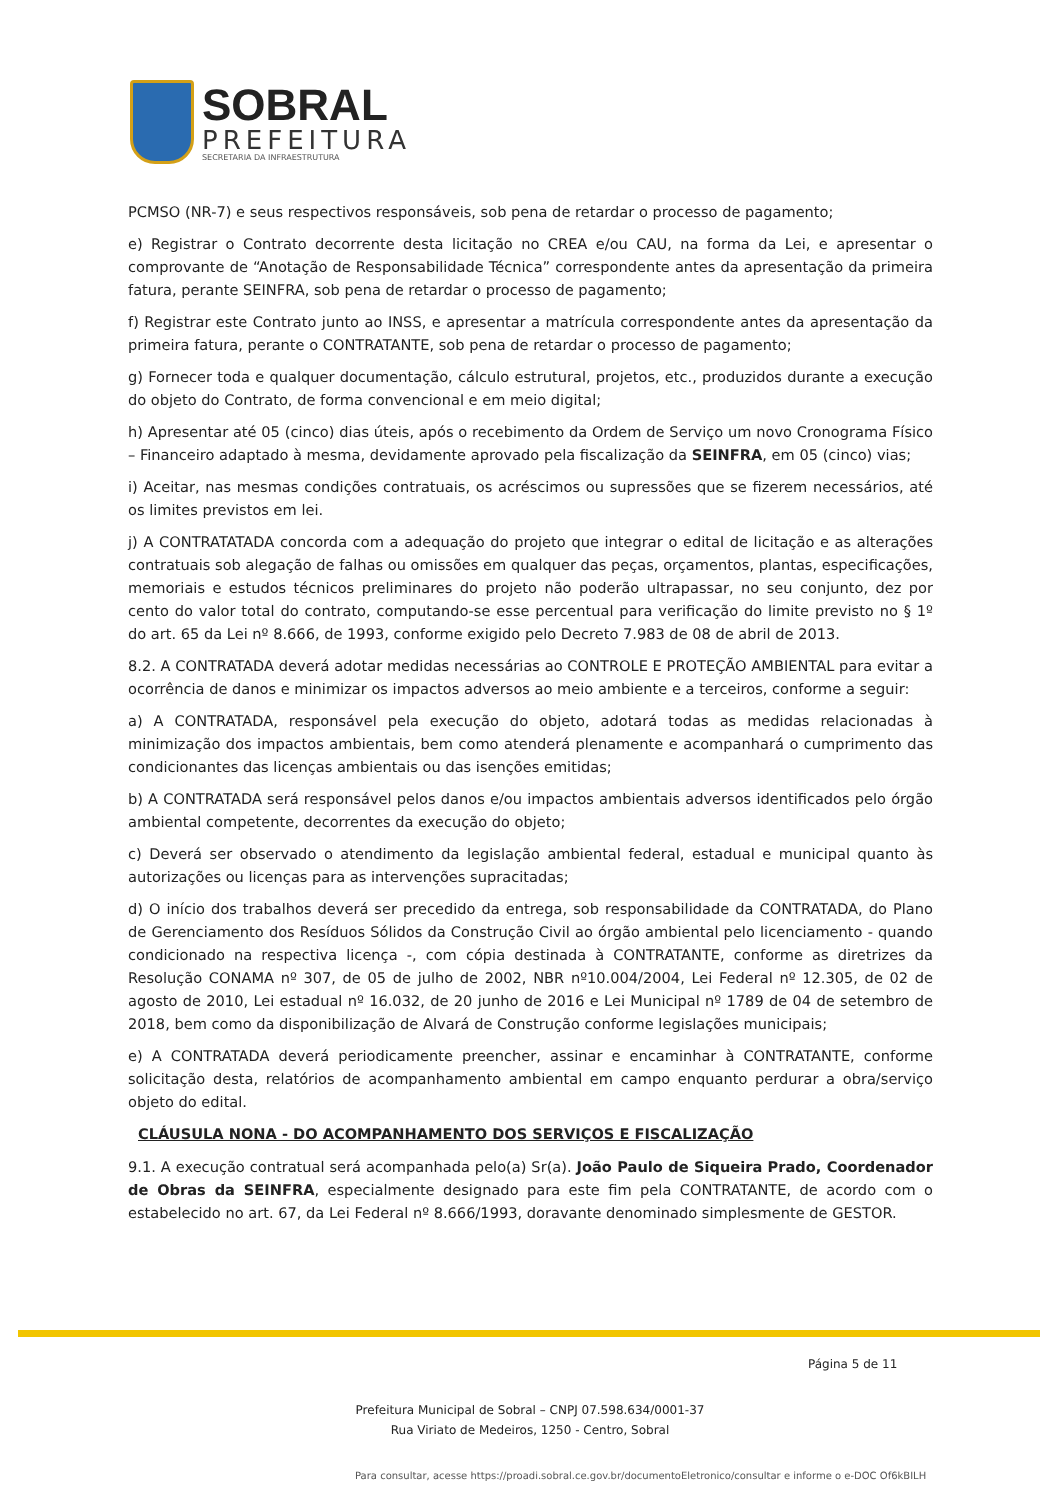SOBRAL
PREFEITURA
SECRETARIA DA INFRAESTRUTURA
PCMSO (NR-7) e seus respectivos responsáveis, sob pena de retardar o processo de pagamento;
e) Registrar o Contrato decorrente desta licitação no CREA e/ou CAU, na forma da Lei, e apresentar o comprovante de “Anotação de Responsabilidade Técnica” correspondente antes da apresentação da primeira fatura, perante SEINFRA, sob pena de retardar o processo de pagamento;
f) Registrar este Contrato junto ao INSS, e apresentar a matrícula correspondente antes da apresentação da primeira fatura, perante o CONTRATANTE, sob pena de retardar o processo de pagamento;
g) Fornecer toda e qualquer documentação, cálculo estrutural, projetos, etc., produzidos durante a execução do objeto do Contrato, de forma convencional e em meio digital;
h) Apresentar até 05 (cinco) dias úteis, após o recebimento da Ordem de Serviço um novo Cronograma Físico – Financeiro adaptado à mesma, devidamente aprovado pela fiscalização da SEINFRA, em 05 (cinco) vias;
i) Aceitar, nas mesmas condições contratuais, os acréscimos ou supressões que se fizerem necessários, até os limites previstos em lei.
j) A CONTRATATADA concorda com a adequação do projeto que integrar o edital de licitação e as alterações contratuais sob alegação de falhas ou omissões em qualquer das peças, orçamentos, plantas, especificações, memoriais e estudos técnicos preliminares do projeto não poderão ultrapassar, no seu conjunto, dez por cento do valor total do contrato, computando-se esse percentual para verificação do limite previsto no § 1º do art. 65 da Lei nº 8.666, de 1993, conforme exigido pelo Decreto 7.983 de 08 de abril de 2013.
8.2. A CONTRATADA deverá adotar medidas necessárias ao CONTROLE E PROTEÇÃO AMBIENTAL para evitar a ocorrência de danos e minimizar os impactos adversos ao meio ambiente e a terceiros, conforme a seguir:
a) A CONTRATADA, responsável pela execução do objeto, adotará todas as medidas relacionadas à minimização dos impactos ambientais, bem como atenderá plenamente e acompanhará o cumprimento das condicionantes das licenças ambientais ou das isenções emitidas;
b) A CONTRATADA será responsável pelos danos e/ou impactos ambientais adversos identificados pelo órgão ambiental competente, decorrentes da execução do objeto;
c) Deverá ser observado o atendimento da legislação ambiental federal, estadual e municipal quanto às autorizações ou licenças para as intervenções supracitadas;
d) O início dos trabalhos deverá ser precedido da entrega, sob responsabilidade da CONTRATADA, do Plano de Gerenciamento dos Resíduos Sólidos da Construção Civil ao órgão ambiental pelo licenciamento - quando condicionado na respectiva licença -, com cópia destinada à CONTRATANTE, conforme as diretrizes da Resolução CONAMA nº 307, de 05 de julho de 2002, NBR nº10.004/2004, Lei Federal nº 12.305, de 02 de agosto de 2010, Lei estadual nº 16.032, de 20 junho de 2016 e Lei Municipal nº 1789 de 04 de setembro de 2018, bem como da disponibilização de Alvará de Construção conforme legislações municipais;
e) A CONTRATADA deverá periodicamente preencher, assinar e encaminhar à CONTRATANTE, conforme solicitação desta, relatórios de acompanhamento ambiental em campo enquanto perdurar a obra/serviço objeto do edital.
CLÁUSULA NONA - DO ACOMPANHAMENTO DOS SERVIÇOS E FISCALIZAÇÃO
9.1. A execução contratual será acompanhada pelo(a) Sr(a). João Paulo de Siqueira Prado, Coordenador de Obras da SEINFRA, especialmente designado para este fim pela CONTRATANTE, de acordo com o estabelecido no art. 67, da Lei Federal nº 8.666/1993, doravante denominado simplesmente de GESTOR.
Página 5 de 11
Prefeitura Municipal de Sobral – CNPJ 07.598.634/0001-37
Rua Viriato de Medeiros, 1250 - Centro, Sobral
Para consultar, acesse https://proadi.sobral.ce.gov.br/documentoEletronico/consultar e informe o e-DOC Of6kBILH